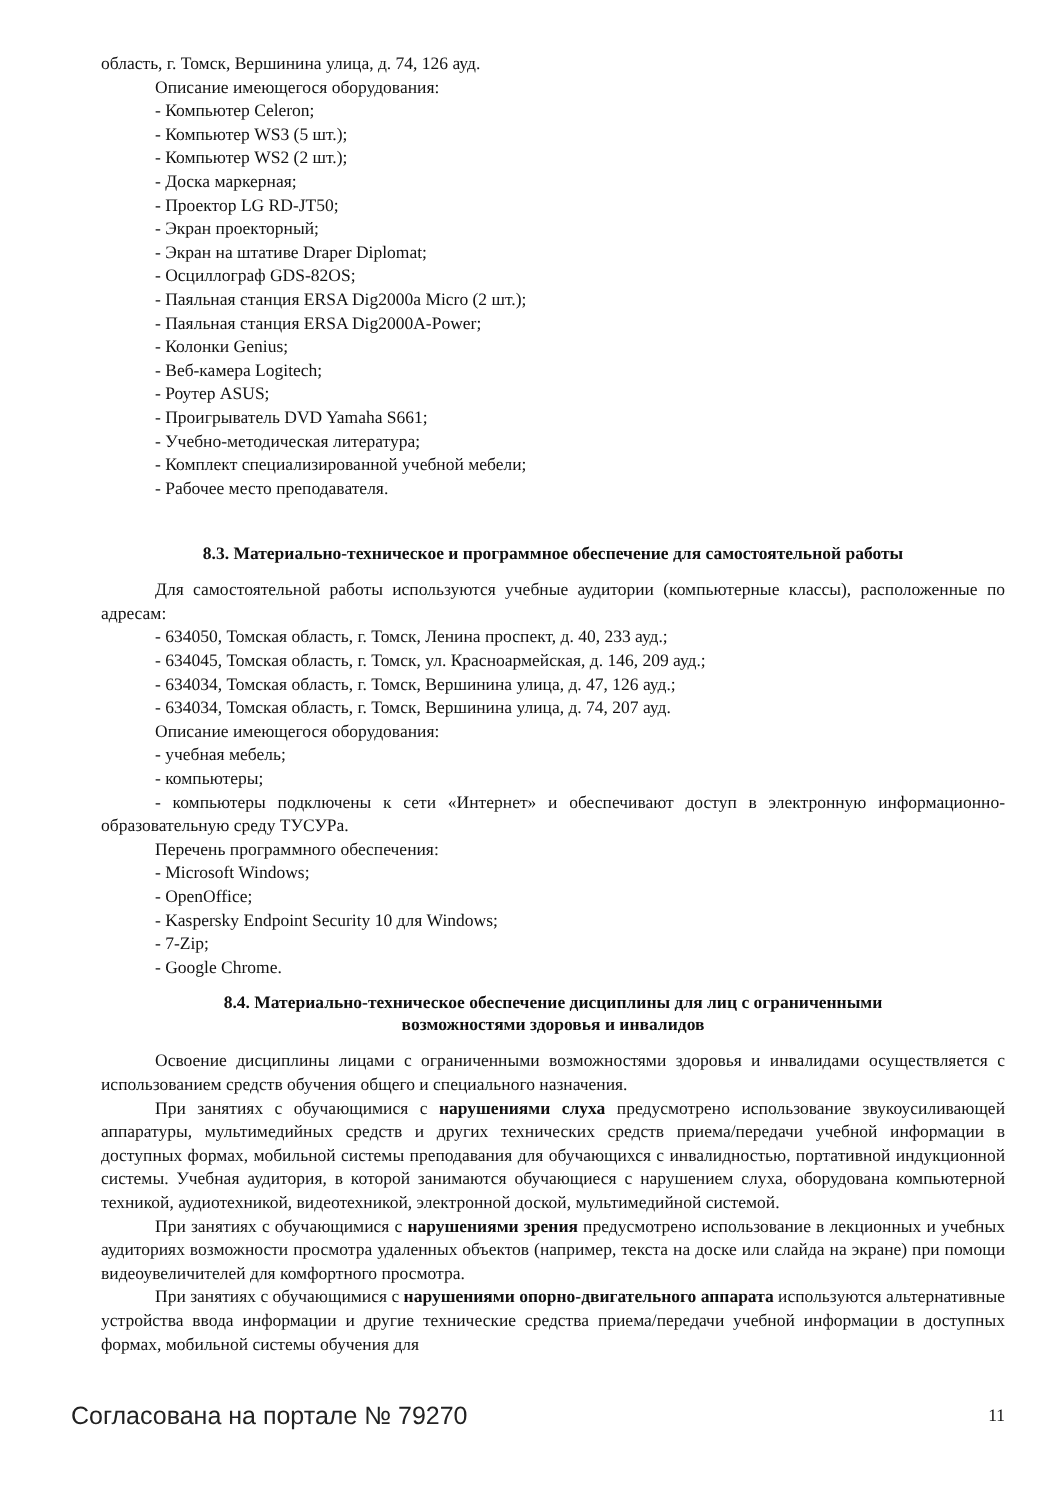область, г. Томск, Вершинина улица, д. 74, 126 ауд.
Описание имеющегося оборудования:
- Компьютер Celeron;
- Компьютер WS3 (5 шт.);
- Компьютер WS2 (2 шт.);
- Доска маркерная;
- Проектор LG RD-JT50;
- Экран проекторный;
- Экран на штативе Draper Diplomat;
- Осциллограф GDS-82OS;
- Паяльная станция ERSA Dig2000a Micro (2 шт.);
- Паяльная станция ERSA Dig2000A-Power;
- Колонки Genius;
- Веб-камера Logitech;
- Роутер ASUS;
- Проигрыватель DVD Yamaha S661;
- Учебно-методическая литература;
- Комплект специализированной учебной мебели;
- Рабочее место преподавателя.
8.3. Материально-техническое и программное обеспечение для самостоятельной работы
Для самостоятельной работы используются учебные аудитории (компьютерные классы), расположенные по адресам:
- 634050, Томская область, г. Томск, Ленина проспект, д. 40, 233 ауд.;
- 634045, Томская область, г. Томск, ул. Красноармейская, д. 146, 209 ауд.;
- 634034, Томская область, г. Томск, Вершинина улица, д. 47, 126 ауд.;
- 634034, Томская область, г. Томск, Вершинина улица, д. 74, 207 ауд.
Описание имеющегося оборудования:
- учебная мебель;
- компьютеры;
- компьютеры подключены к сети «Интернет» и обеспечивают доступ в электронную информационно-образовательную среду ТУСУРа.
Перечень программного обеспечения:
- Microsoft Windows;
- OpenOffice;
- Kaspersky Endpoint Security 10 для Windows;
- 7-Zip;
- Google Chrome.
8.4. Материально-техническое обеспечение дисциплины для лиц с ограниченными
возможностями здоровья и инвалидов
Освоение дисциплины лицами с ограниченными возможностями здоровья и инвалидами осуществляется с использованием средств обучения общего и специального назначения.
При занятиях с обучающимися с нарушениями слуха предусмотрено использование звукоусиливающей аппаратуры, мультимедийных средств и других технических средств приема/передачи учебной информации в доступных формах, мобильной системы преподавания для обучающихся с инвалидностью, портативной индукционной системы. Учебная аудитория, в которой занимаются обучающиеся с нарушением слуха, оборудована компьютерной техникой, аудиотехникой, видеотехникой, электронной доской, мультимедийной системой.
При занятиях с обучающимися с нарушениями зрения предусмотрено использование в лекционных и учебных аудиториях возможности просмотра удаленных объектов (например, текста на доске или слайда на экране) при помощи видеоувеличителей для комфортного просмотра.
При занятиях с обучающимися с нарушениями опорно-двигательного аппарата используются альтернативные устройства ввода информации и другие технические средства приема/передачи учебной информации в доступных формах, мобильной системы обучения для
Согласована на портале № 79270 11